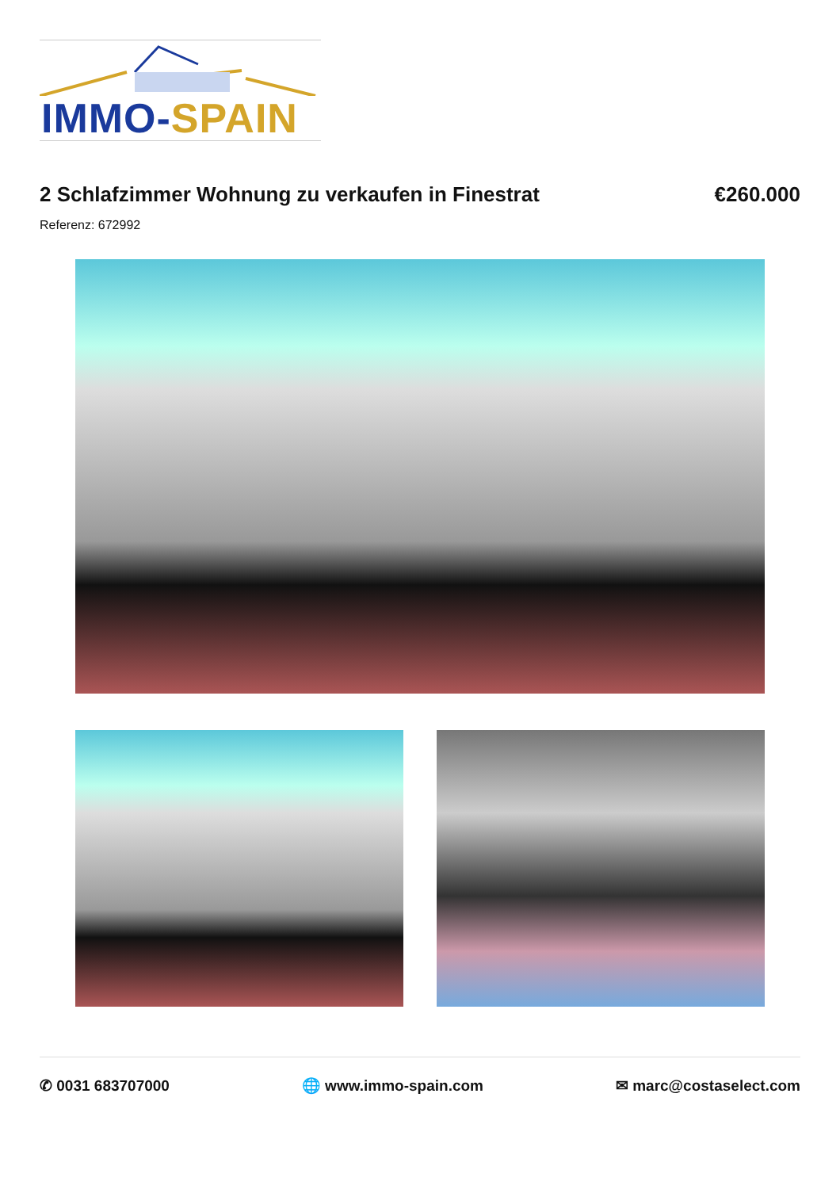IMMO-SPAIN
2 Schlafzimmer Wohnung zu verkaufen in Finestrat
€260.000
Referenz: 672992
✆ 0031 683707000 🌐 www.immo-spain.com ✉ marc@costaselect.com